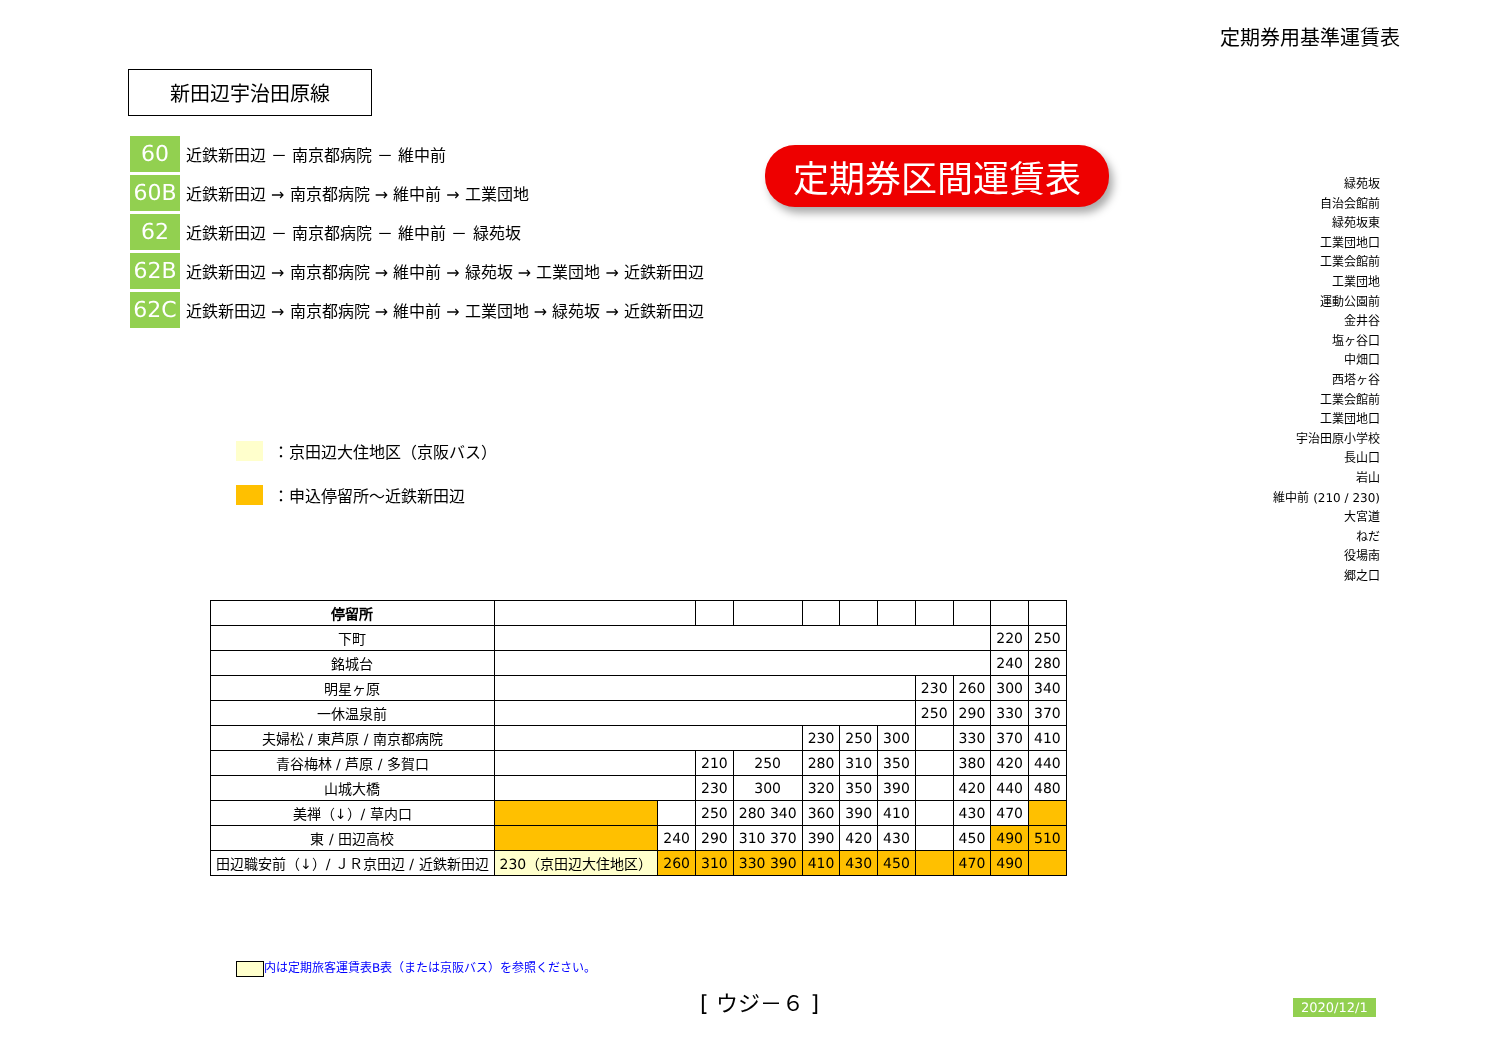定期券用基準運賃表
新田辺宇治田原線
60 近鉄新田辺 － 南京都病院 － 維中前
60B 近鉄新田辺 → 南京都病院 → 維中前 → 工業団地
62 近鉄新田辺 － 南京都病院 － 維中前 － 緑苑坂
62B 近鉄新田辺 → 南京都病院 → 維中前 → 緑苑坂 → 工業団地 → 近鉄新田辺
62C 近鉄新田辺 → 南京都病院 → 維中前 → 工業団地 → 緑苑坂 → 近鉄新田辺
定期券区間運賃表
：京田辺大住地区（京阪バス）
：申込停留所～近鉄新田辺
緑苑坂
自治会館前
緑苑坂東
工業団地口
工業会館前
工業団地
運動公園前
金井谷
塩ヶ谷口
中畑口
西塔ヶ谷
工業会館前
工業団地口
宇治田原小学校
長山口
岩山
維中前 (210 / 230)
大宮道
ねだ
役場南
郷之口
| 停留所 | | | | | | | | | | | |
| --- | --- | --- | --- | --- | --- | --- | --- | --- | --- | --- | --- |
| 下町 | | | | | | | | | | 220 | 250 |
| 銘城台 | | | | | | | | | | 240 | 280 |
| 明星ヶ原 | | | | | | | | 230 | 260 | 300 | 340 |
| 一休温泉前 | | | | | | | | 250 | 290 | 330 | 370 |
| 夫婦松 / 東芦原 / 南京都病院 | | | | | 230 | 250 | 300 | | 330 | 370 | 410 |
| 青谷梅林 / 芦原 / 多賀口 | | | 210 | 250 | 280 | 310 | 350 | | 380 | 420 | 440 |
| 山城大橋 | | | 230 | 300 | 320 | 350 | 390 | | 420 | 440 | 480 |
| 美禅（↓）/ 草内口 | | | 250 | 280 340 | 360 | 390 | 410 | | 430 | 470 | |
| 東 / 田辺高校 | | 240 | 290 | 310 370 | 390 | 420 | 430 | | 450 | 490 | 510 |
| 田辺職安前（↓）/ ＪＲ京田辺 / 近鉄新田辺 | 230（京田辺大住地区） | 260 | 310 | 330 390 | 410 | 430 | 450 | | 470 | 490 | |
内は定期旅客運賃表B表（または京阪バス）を参照ください。
[ ウジ－６ ] 2020/12/1